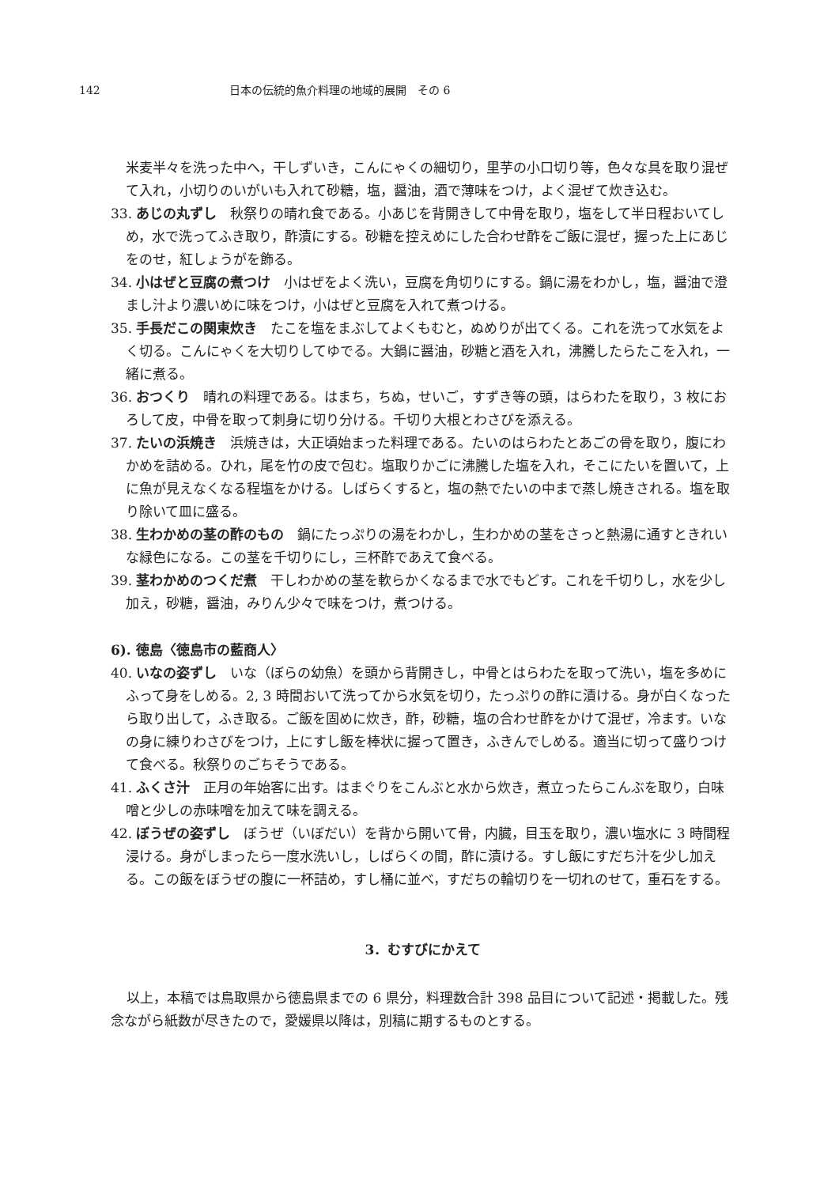142 日本の伝統的魚介料理の地域的展開　その 6
米麦半々を洗った中へ，干しずいき，こんにゃくの細切り，里芋の小口切り等，色々な具を取り混ぜて入れ，小切りのいがいも入れて砂糖，塩，醤油，酒で薄味をつけ，よく混ぜて炊き込む。
33. あじの丸ずし　秋祭りの晴れ食である。小あじを背開きして中骨を取り，塩をして半日程おいてしめ，水で洗ってふき取り，酢漬にする。砂糖を控えめにした合わせ酢をご飯に混ぜ，握った上にあじをのせ，紅しょうがを飾る。
34. 小はぜと豆腐の煮つけ　小はぜをよく洗い，豆腐を角切りにする。鍋に湯をわかし，塩，醤油で澄まし汁より濃いめに味をつけ，小はぜと豆腐を入れて煮つける。
35. 手長だこの関東炊き　たこを塩をまぶしてよくもむと，ぬめりが出てくる。これを洗って水気をよく切る。こんにゃくを大切りしてゆでる。大鍋に醤油，砂糖と酒を入れ，沸騰したらたこを入れ，一緒に煮る。
36. おつくり　晴れの料理である。はまち，ちぬ，せいご，すずき等の頭，はらわたを取り，3 枚におろして皮，中骨を取って刺身に切り分ける。千切り大根とわさびを添える。
37. たいの浜焼き　浜焼きは，大正頃始まった料理である。たいのはらわたとあごの骨を取り，腹にわかめを詰める。ひれ，尾を竹の皮で包む。塩取りかごに沸騰した塩を入れ，そこにたいを置いて，上に魚が見えなくなる程塩をかける。しばらくすると，塩の熱でたいの中まで蒸し焼きされる。塩を取り除いて皿に盛る。
38. 生わかめの茎の酢のもの　鍋にたっぷりの湯をわかし，生わかめの茎をさっと熱湯に通すときれいな緑色になる。この茎を千切りにし，三杯酢であえて食べる。
39. 茎わかめのつくだ煮　干しわかめの茎を軟らかくなるまで水でもどす。これを千切りし，水を少し加え，砂糖，醤油，みりん少々で味をつけ，煮つける。
6). 徳島〈徳島市の藍商人〉
40. いなの姿ずし　いな（ぼらの幼魚）を頭から背開きし，中骨とはらわたを取って洗い，塩を多めにふって身をしめる。2, 3 時間おいて洗ってから水気を切り，たっぷりの酢に漬ける。身が白くなったら取り出して，ふき取る。ご飯を固めに炊き，酢，砂糖，塩の合わせ酢をかけて混ぜ，冷ます。いなの身に練りわさびをつけ，上にすし飯を棒状に握って置き，ふきんでしめる。適当に切って盛りつけて食べる。秋祭りのごちそうである。
41. ふくさ汁　正月の年始客に出す。はまぐりをこんぶと水から炊き，煮立ったらこんぶを取り，白味噌と少しの赤味噌を加えて味を調える。
42. ぼうぜの姿ずし　ぼうぜ（いぼだい）を背から開いて骨，内臓，目玉を取り，濃い塩水に 3 時間程浸ける。身がしまったら一度水洗いし，しばらくの間，酢に漬ける。すし飯にすだち汁を少し加える。この飯をぼうぜの腹に一杯詰め，すし桶に並べ，すだちの輪切りを一切れのせて，重石をする。
3．むすびにかえて
以上，本稿では鳥取県から徳島県までの 6 県分，料理数合計 398 品目について記述・掲載した。残念ながら紙数が尽きたので，愛媛県以降は，別稿に期するものとする。